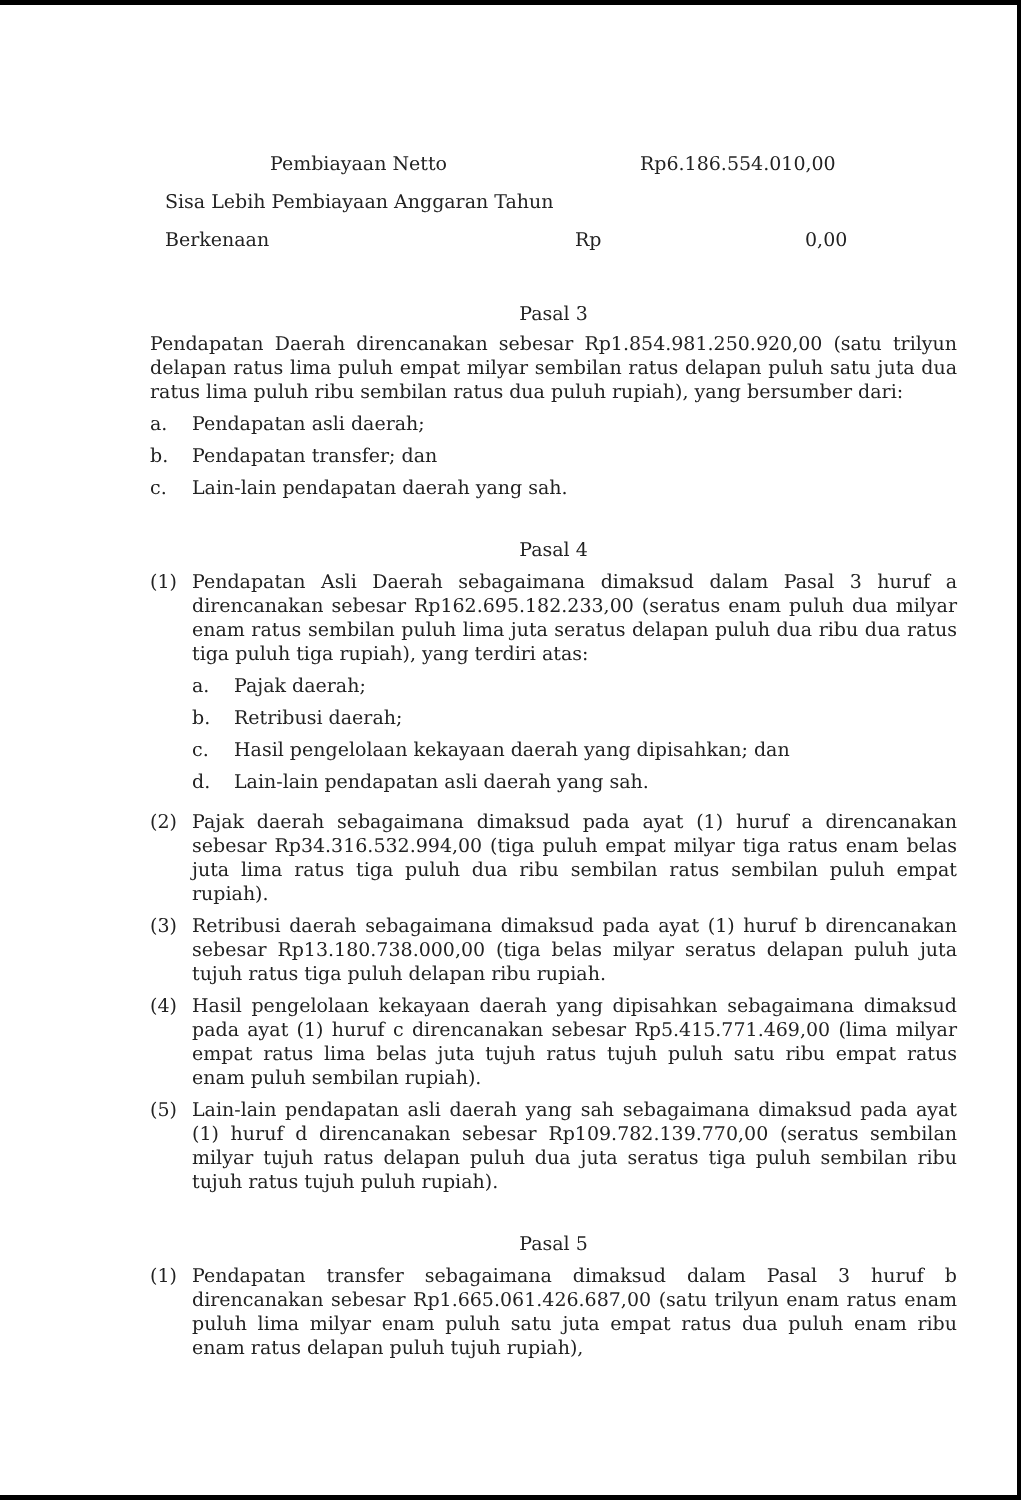Pembiayaan Netto Rp6.186.554.010,00
Sisa Lebih Pembiayaan Anggaran Tahun
Berkenaan Rp 0,00
Pasal 3
Pendapatan Daerah direncanakan sebesar Rp1.854.981.250.920,00 (satu trilyun delapan ratus lima puluh empat milyar sembilan ratus delapan puluh satu juta dua ratus lima puluh ribu sembilan ratus dua puluh rupiah), yang bersumber dari:
a. Pendapatan asli daerah;
b. Pendapatan transfer; dan
c. Lain-lain pendapatan daerah yang sah.
Pasal 4
(1) Pendapatan Asli Daerah sebagaimana dimaksud dalam Pasal 3 huruf a direncanakan sebesar Rp162.695.182.233,00 (seratus enam puluh dua milyar enam ratus sembilan puluh lima juta seratus delapan puluh dua ribu dua ratus tiga puluh tiga rupiah), yang terdiri atas:
a. Pajak daerah;
b. Retribusi daerah;
c. Hasil pengelolaan kekayaan daerah yang dipisahkan; dan
d. Lain-lain pendapatan asli daerah yang sah.
(2) Pajak daerah sebagaimana dimaksud pada ayat (1) huruf a direncanakan sebesar Rp34.316.532.994,00 (tiga puluh empat milyar tiga ratus enam belas juta lima ratus tiga puluh dua ribu sembilan ratus sembilan puluh empat rupiah).
(3) Retribusi daerah sebagaimana dimaksud pada ayat (1) huruf b direncanakan sebesar Rp13.180.738.000,00 (tiga belas milyar seratus delapan puluh juta tujuh ratus tiga puluh delapan ribu rupiah.
(4) Hasil pengelolaan kekayaan daerah yang dipisahkan sebagaimana dimaksud pada ayat (1) huruf c direncanakan sebesar Rp5.415.771.469,00 (lima milyar empat ratus lima belas juta tujuh ratus tujuh puluh satu ribu empat ratus enam puluh sembilan rupiah).
(5) Lain-lain pendapatan asli daerah yang sah sebagaimana dimaksud pada ayat (1) huruf d direncanakan sebesar Rp109.782.139.770,00 (seratus sembilan milyar tujuh ratus delapan puluh dua juta seratus tiga puluh sembilan ribu tujuh ratus tujuh puluh rupiah).
Pasal 5
(1) Pendapatan transfer sebagaimana dimaksud dalam Pasal 3 huruf b direncanakan sebesar Rp1.665.061.426.687,00 (satu trilyun enam ratus enam puluh lima milyar enam puluh satu juta empat ratus dua puluh enam ribu enam ratus delapan puluh tujuh rupiah),